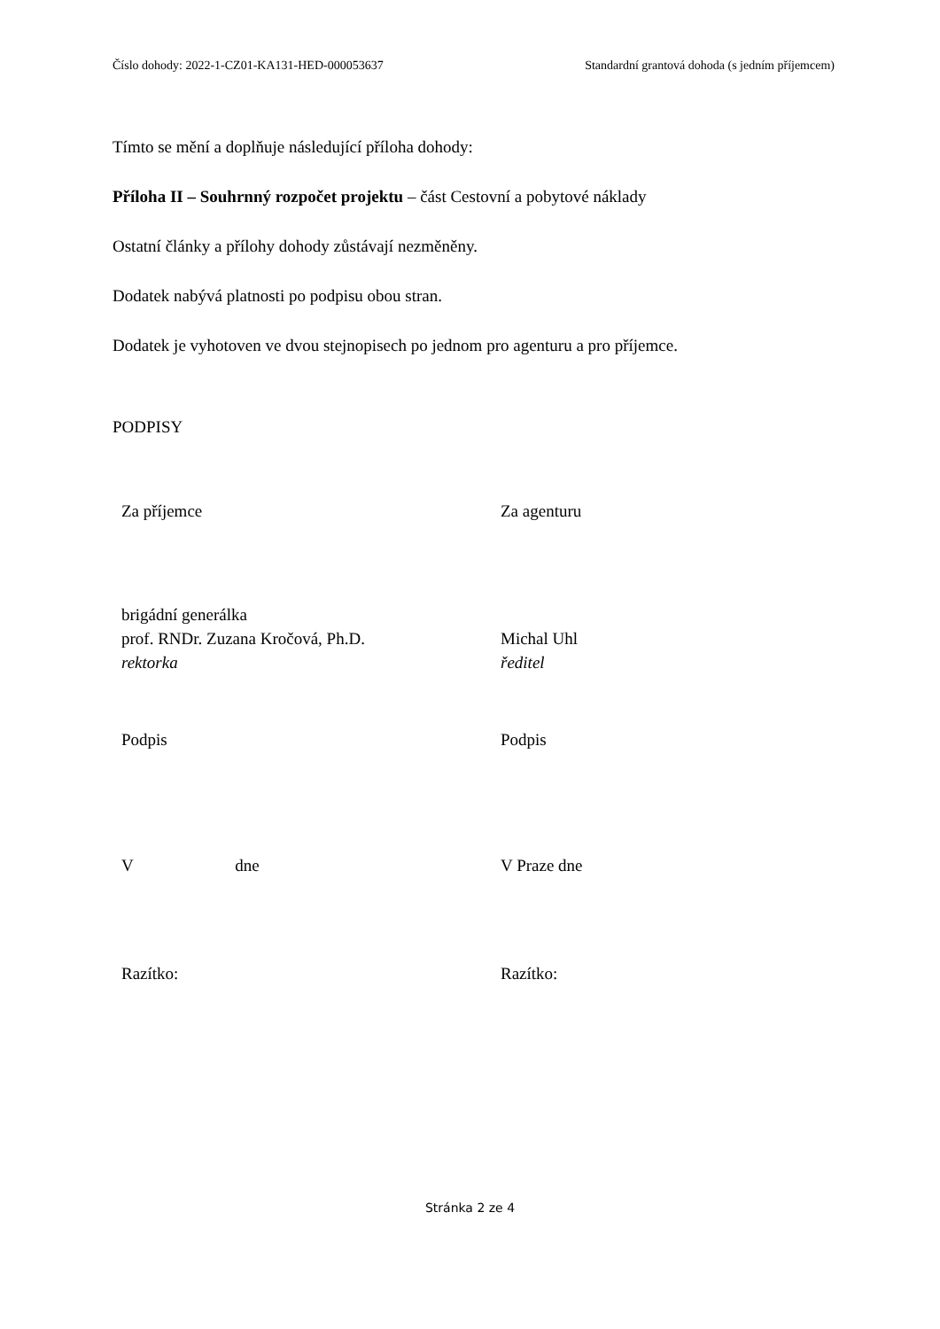Číslo dohody: 2022-1-CZ01-KA131-HED-000053637 Standardní grantová dohoda (s jedním příjemcem)
Tímto se mění a doplňuje následující příloha dohody:
Příloha II – Souhrnný rozpočet projektu – část Cestovní a pobytové náklady
Ostatní články a přílohy dohody zůstávají nezměněny.
Dodatek nabývá platnosti po podpisu obou stran.
Dodatek je vyhotoven ve dvou stejnopisech po jednom pro agenturu a pro příjemce.
PODPISY
Za příjemce
Za agenturu
brigádní generálka
prof. RNDr. Zuzana Kročová, Ph.D.
rektorka
Michal Uhl
ředitel
Podpis
Podpis
V dne
V Praze dne
Razítko:
Razítko:
Stránka 2 ze 4